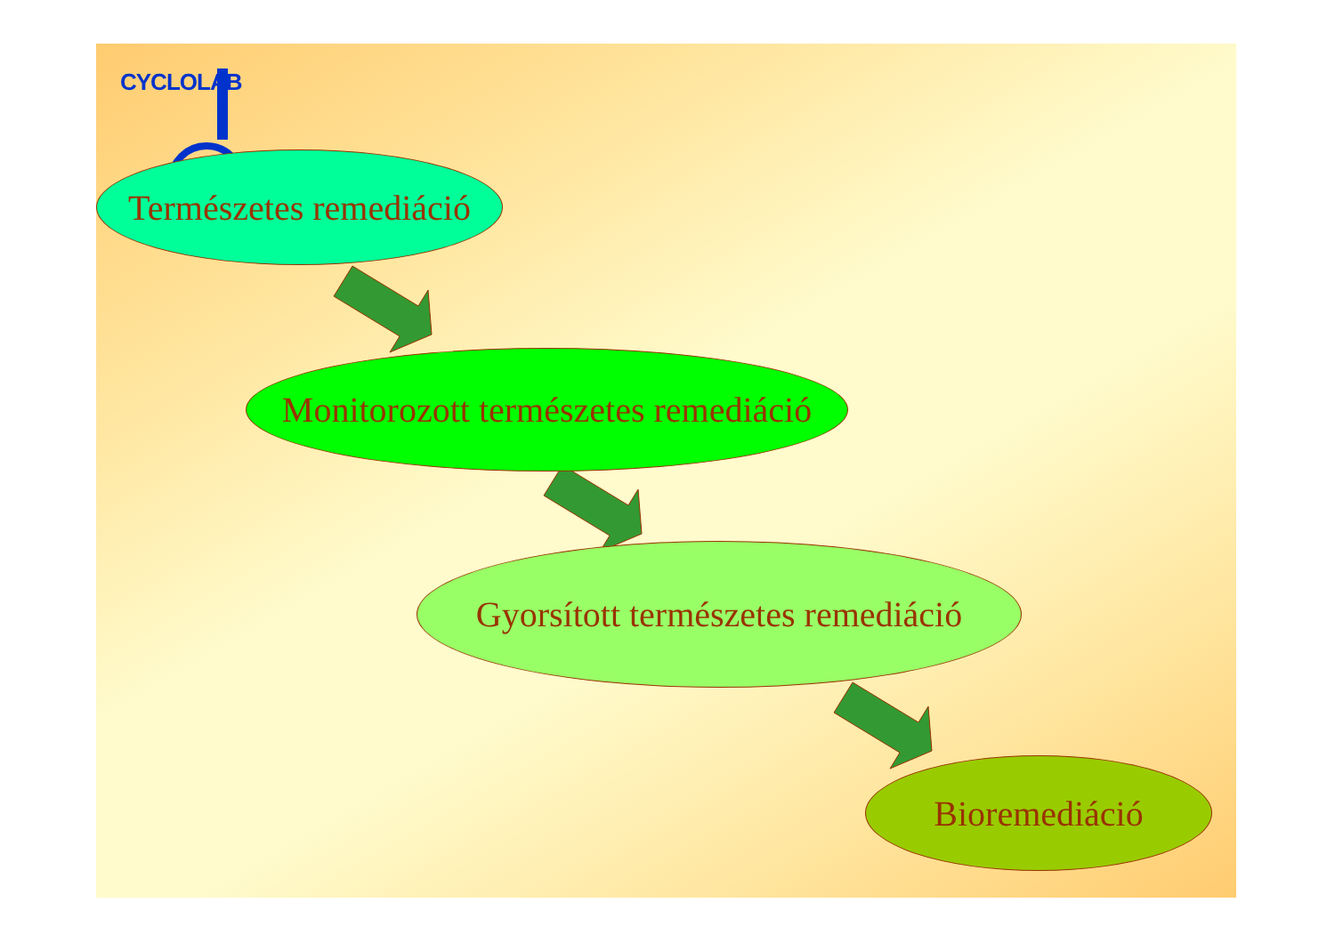CYCLOLAB
Természetes remediáció
Monitorozott természetes remediáció
Gyorsított természetes remediáció
Bioremediáció